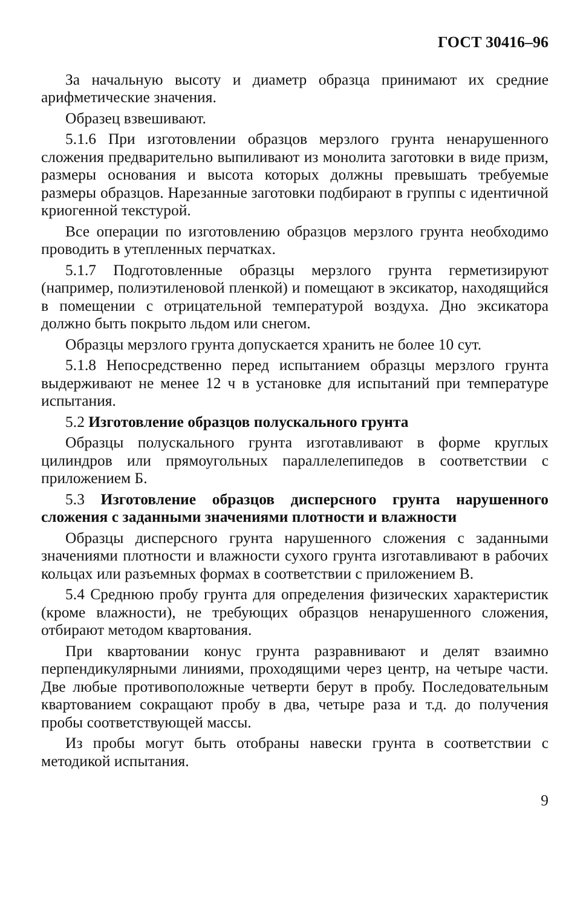ГОСТ 30416–96
За начальную высоту и диаметр образца принимают их средние арифметические значения.
Образец взвешивают.
5.1.6 При изготовлении образцов мерзлого грунта ненарушенного сложения предварительно выпиливают из монолита заготовки в виде призм, размеры основания и высота которых должны превышать требуемые размеры образцов. Нарезанные заготовки подбирают в группы с идентичной криогенной текстурой.
Все операции по изготовлению образцов мерзлого грунта необходимо проводить в утепленных перчатках.
5.1.7 Подготовленные образцы мерзлого грунта герметизируют (например, полиэтиленовой пленкой) и помещают в эксикатор, находящийся в помещении с отрицательной температурой воздуха. Дно эксикатора должно быть покрыто льдом или снегом.
Образцы мерзлого грунта допускается хранить не более 10 сут.
5.1.8 Непосредственно перед испытанием образцы мерзлого грунта выдерживают не менее 12 ч в установке для испытаний при температуре испытания.
5.2 Изготовление образцов полускального грунта
Образцы полускального грунта изготавливают в форме круглых цилиндров или прямоугольных параллелепипедов в соответствии с приложением Б.
5.3 Изготовление образцов дисперсного грунта нарушенного сложения с заданными значениями плотности и влажности
Образцы дисперсного грунта нарушенного сложения с заданными значениями плотности и влажности сухого грунта изготавливают в рабочих кольцах или разъемных формах в соответствии с приложением В.
5.4 Среднюю пробу грунта для определения физических характеристик (кроме влажности), не требующих образцов ненарушенного сложения, отбирают методом квартования.
При квартовании конус грунта разравнивают и делят взаимно перпендикулярными линиями, проходящими через центр, на четыре части. Две любые противоположные четверти берут в пробу. Последовательным квартованием сокращают пробу в два, четыре раза и т.д. до получения пробы соответствующей массы.
Из пробы могут быть отобраны навески грунта в соответствии с методикой испытания.
9